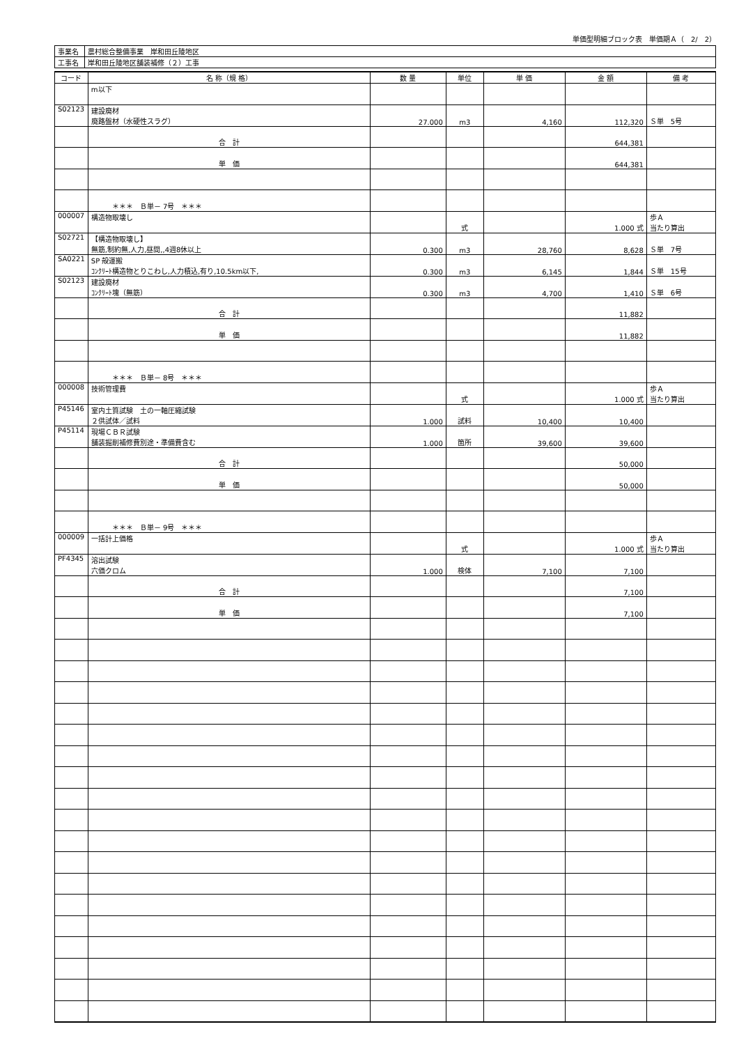単価型明細ブロック表　単価期Ａ（　2/　2）
| 事業名 | 農村総合整備事業 岸和田丘陵地区 |
| 工事名 | 岸和田丘陵地区舗装補修（２）工事 |
| コード | 名 称（規 格） | 数 量 | 単位 | 単 価 | 金 額 | 備 考 |
| --- | --- | --- | --- | --- | --- | --- |
| | m以下 | | | | | |
| S02123 | 建設廃材 廃路盤材（水硬性スラグ） | 27.000 | m3 | 4,160 | 112,320 | Ｓ単 5号 |
| | 合 計 | | | | 644,381 | |
| | 単 価 | | | | 644,381 | |
| | ＊＊＊ Ｂ単－ 7号 ＊＊＊ | | | | | |
| 000007 | 構造物取壊し | | 式 | | 1.000 式 | 歩Ａ 当たり算出 |
| S02721 | 【構造物取壊し】 無筋,制約無,人力,昼間,,4週8休以上 | 0.300 | m3 | 28,760 | 8,628 | Ｓ単 7号 |
| SA0221 | SP 殻運搬 ｺﾝｸﾘｰﾄ構造物とりこわし,人力積込,有り,10.5km以下, | 0.300 | m3 | 6,145 | 1,844 | Ｓ単 15号 |
| S02123 | 建設廃材 ｺﾝｸﾘｰﾄ塊（無筋） | 0.300 | m3 | 4,700 | 1,410 | Ｓ単 6号 |
| | 合 計 | | | | 11,882 | |
| | 単 価 | | | | 11,882 | |
| | ＊＊＊ Ｂ単－ 8号 ＊＊＊ | | | | | |
| 000008 | 技術管理費 | | 式 | | 1.000 式 | 歩Ａ 当たり算出 |
| P45146 | 室内土質試験 土の一軸圧縮試験 ２供試体／試料 | 1.000 | 試料 | 10,400 | 10,400 | |
| P45114 | 現場ＣＢＲ試験 舗装掘削補修費別途・準備費含む | 1.000 | 箇所 | 39,600 | 39,600 | |
| | 合 計 | | | | 50,000 | |
| | 単 価 | | | | 50,000 | |
| | ＊＊＊ Ｂ単－ 9号 ＊＊＊ | | | | | |
| 000009 | 一括計上価格 | | 式 | | 1.000 式 | 歩Ａ 当たり算出 |
| PF4345 | 溶出試験 六価クロム | 1.000 | 検体 | 7,100 | 7,100 | |
| | 合 計 | | | | 7,100 | |
| | 単 価 | | | | 7,100 | |